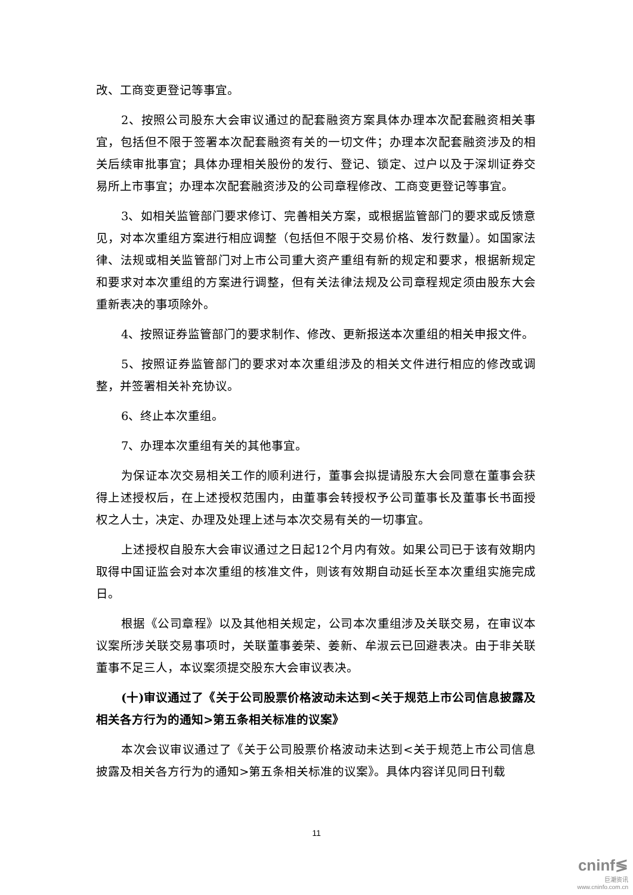改、工商变更登记等事宜。
2、按照公司股东大会审议通过的配套融资方案具体办理本次配套融资相关事宜，包括但不限于签署本次配套融资有关的一切文件；办理本次配套融资涉及的相关后续审批事宜；具体办理相关股份的发行、登记、锁定、过户以及于深圳证券交易所上市事宜；办理本次配套融资涉及的公司章程修改、工商变更登记等事宜。
3、如相关监管部门要求修订、完善相关方案，或根据监管部门的要求或反馈意见，对本次重组方案进行相应调整（包括但不限于交易价格、发行数量）。如国家法律、法规或相关监管部门对上市公司重大资产重组有新的规定和要求，根据新规定和要求对本次重组的方案进行调整，但有关法律法规及公司章程规定须由股东大会重新表决的事项除外。
4、按照证券监管部门的要求制作、修改、更新报送本次重组的相关申报文件。
5、按照证券监管部门的要求对本次重组涉及的相关文件进行相应的修改或调整，并签署相关补充协议。
6、终止本次重组。
7、办理本次重组有关的其他事宜。
为保证本次交易相关工作的顺利进行，董事会拟提请股东大会同意在董事会获得上述授权后，在上述授权范围内，由董事会转授权予公司董事长及董事长书面授权之人士，决定、办理及处理上述与本次交易有关的一切事宜。
上述授权自股东大会审议通过之日起12个月内有效。如果公司已于该有效期内取得中国证监会对本次重组的核准文件，则该有效期自动延长至本次重组实施完成日。
根据《公司章程》以及其他相关规定，公司本次重组涉及关联交易，在审议本议案所涉关联交易事项时，关联董事姜荣、姜新、牟淑云已回避表决。由于非关联董事不足三人，本议案须提交股东大会审议表决。
(十)审议通过了《关于公司股票价格波动未达到<关于规范上市公司信息披露及相关各方行为的通知>第五条相关标准的议案》
本次会议审议通过了《关于公司股票价格波动未达到<关于规范上市公司信息披露及相关各方行为的通知>第五条相关标准的议案》。具体内容详见同日刊载
11
cninf≶
巨潮资讯
www.cninfo.com.cn